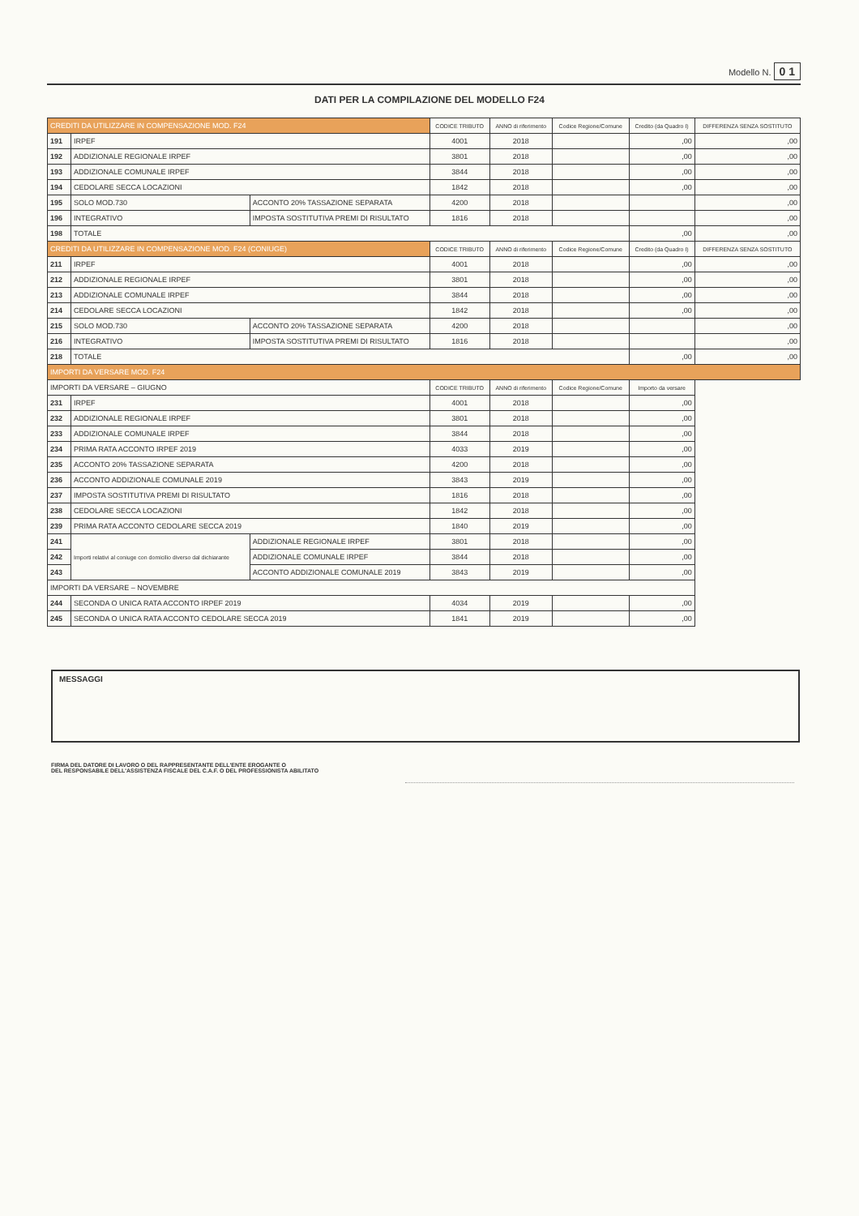Modello N. 0 1
DATI PER LA COMPILAZIONE DEL MODELLO F24
| CREDITI DA UTILIZZARE IN COMPENSAZIONE MOD. F24 | | | CODICE TRIBUTO | ANNO di riferimento | Codice Regione/Comune | Credito (da Quadro I) | DIFFERENZA SENZA SOSTITUTO |
| --- | --- | --- | --- | --- | --- | --- | --- |
| 191 | IRPEF | | 4001 | 2018 | | ,00 | ,00 |
| 192 | ADDIZIONALE REGIONALE IRPEF | | 3801 | 2018 | | ,00 | ,00 |
| 193 | ADDIZIONALE COMUNALE IRPEF | | 3844 | 2018 | | ,00 | ,00 |
| 194 | CEDOLARE SECCA LOCAZIONI | | 1842 | 2018 | | ,00 | ,00 |
| 195 | SOLO MOD.730 | ACCONTO 20% TASSAZIONE SEPARATA | 4200 | 2018 | | | ,00 |
| 196 | INTEGRATIVO | IMPOSTA SOSTITUTIVA PREMI DI RISULTATO | 1816 | 2018 | | | ,00 |
| 198 | TOTALE | | | | | ,00 | ,00 |
| CREDITI DA UTILIZZARE IN COMPENSAZIONE MOD. F24 (CONIUGE) | | | CODICE TRIBUTO | ANNO di riferimento | Codice Regione/Comune | Credito (da Quadro I) | DIFFERENZA SENZA SOSTITUTO |
| 211 | IRPEF | | 4001 | 2018 | | ,00 | ,00 |
| 212 | ADDIZIONALE REGIONALE IRPEF | | 3801 | 2018 | | ,00 | ,00 |
| 213 | ADDIZIONALE COMUNALE IRPEF | | 3844 | 2018 | | ,00 | ,00 |
| 214 | CEDOLARE SECCA LOCAZIONI | | 1842 | 2018 | | ,00 | ,00 |
| 215 | SOLO MOD.730 | ACCONTO 20% TASSAZIONE SEPARATA | 4200 | 2018 | | | ,00 |
| 216 | INTEGRATIVO | IMPOSTA SOSTITUTIVA PREMI DI RISULTATO | 1816 | 2018 | | | ,00 |
| 218 | TOTALE | | | | | ,00 | ,00 |
| IMPORTI DA VERSARE MOD. F24 | | | | | | | |
| IMPORTI DA VERSARE – GIUGNO | | | CODICE TRIBUTO | ANNO di riferimento | Codice Regione/Comune | Importo da versare | |
| 231 | IRPEF | | 4001 | 2018 | | ,00 | |
| 232 | ADDIZIONALE REGIONALE IRPEF | | 3801 | 2018 | | ,00 | |
| 233 | ADDIZIONALE COMUNALE IRPEF | | 3844 | 2018 | | ,00 | |
| 234 | PRIMA RATA ACCONTO IRPEF 2019 | | 4033 | 2019 | | ,00 | |
| 235 | ACCONTO 20% TASSAZIONE SEPARATA | | 4200 | 2018 | | ,00 | |
| 236 | ACCONTO ADDIZIONALE COMUNALE 2019 | | 3843 | 2019 | | ,00 | |
| 237 | IMPOSTA SOSTITUTIVA PREMI DI RISULTATO | | 1816 | 2018 | | ,00 | |
| 238 | CEDOLARE SECCA LOCAZIONI | | 1842 | 2018 | | ,00 | |
| 239 | PRIMA RATA ACCONTO CEDOLARE SECCA 2019 | | 1840 | 2019 | | ,00 | |
| 241 | Importi relativi al coniuge con domicilio diverso dal dichiarante | ADDIZIONALE REGIONALE IRPEF | 3801 | 2018 | | ,00 | |
| 242 | | ADDIZIONALE COMUNALE IRPEF | 3844 | 2018 | | ,00 | |
| 243 | | ACCONTO ADDIZIONALE COMUNALE 2019 | 3843 | 2019 | | ,00 | |
| IMPORTI DA VERSARE – NOVEMBRE | | | | | | | |
| 244 | SECONDA O UNICA RATA ACCONTO IRPEF 2019 | | 4034 | 2019 | | ,00 | |
| 245 | SECONDA O UNICA RATA ACCONTO CEDOLARE SECCA 2019 | | 1841 | 2019 | | ,00 | |
MESSAGGI
FIRMA DEL DATORE DI LAVORO O DEL RAPPRESENTANTE DELL'ENTE EROGANTE O
DEL RESPONSABILE DELL'ASSISTENZA FISCALE DEL C.A.F. O DEL PROFESSIONISTA ABILITATO